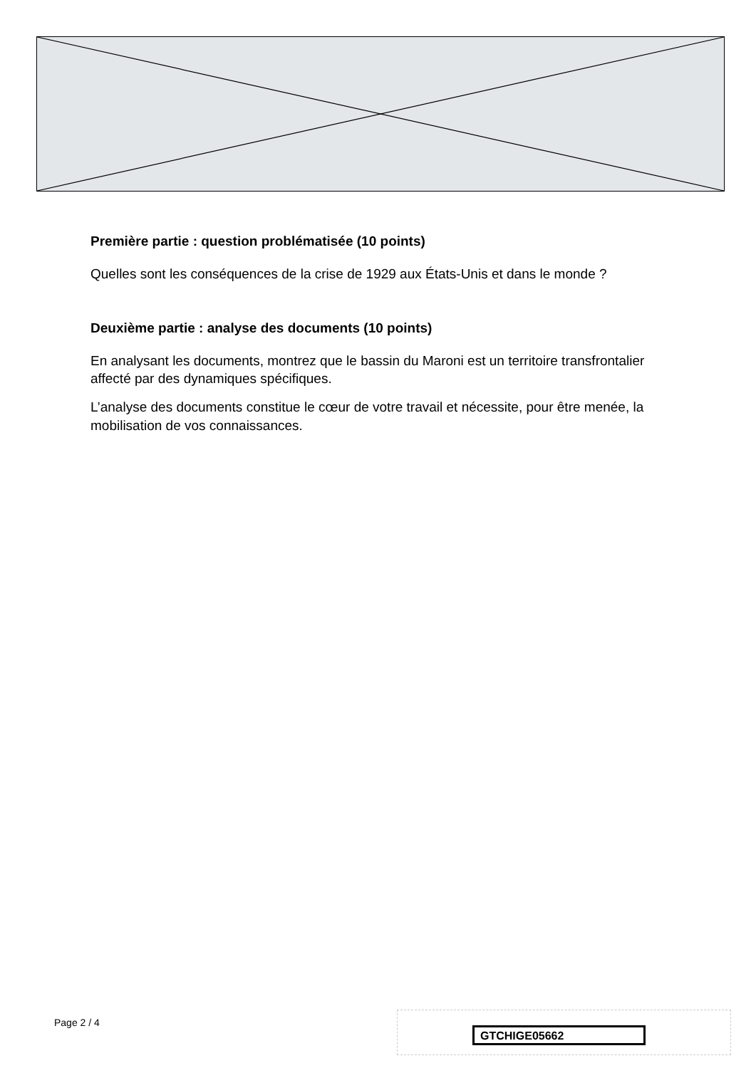Première partie : question problématisée (10 points)
Quelles sont les conséquences de la crise de 1929 aux États-Unis et dans le monde ?
Deuxième partie : analyse des documents (10 points)
En analysant les documents, montrez que le bassin du Maroni est un territoire transfrontalier affecté par des dynamiques spécifiques.
L’analyse des documents constitue le cœur de votre travail et nécessite, pour être menée, la mobilisation de vos connaissances.
Page 2 / 4
GTCHIGE05662